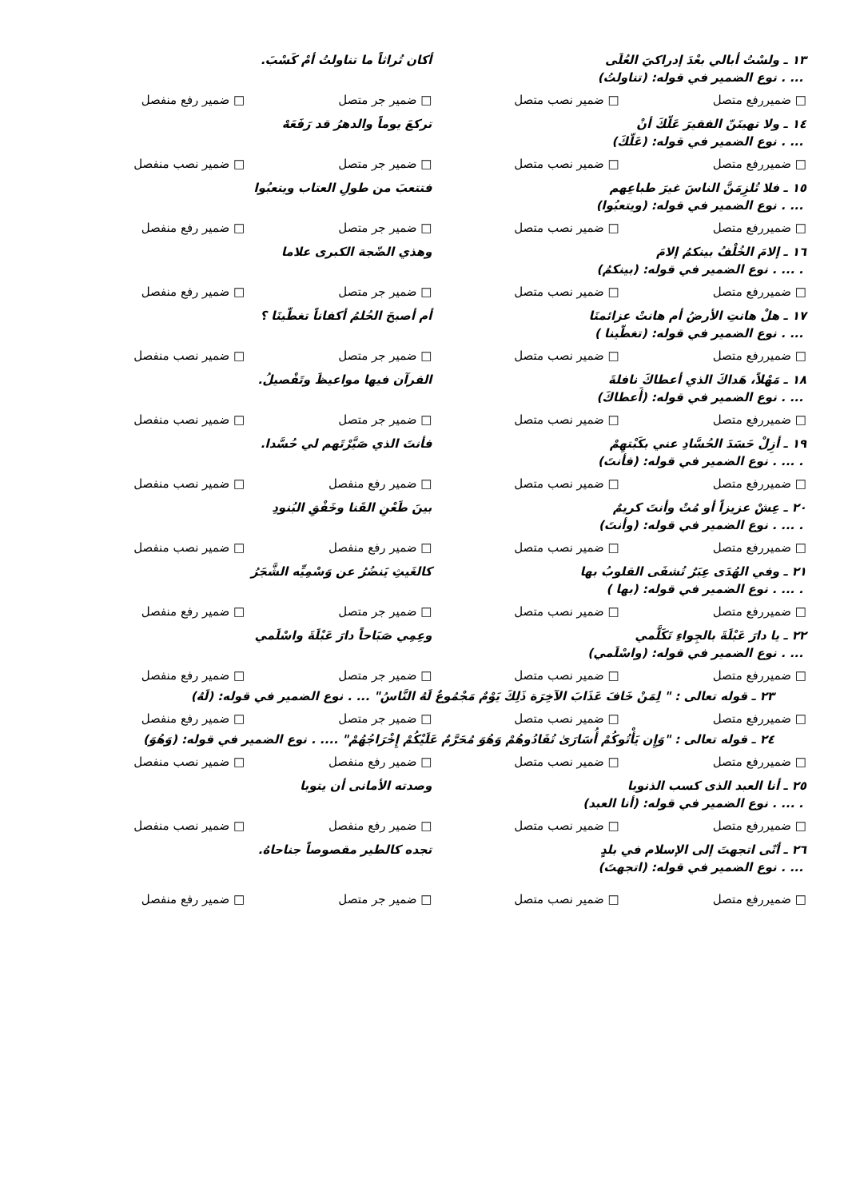١٣ ـ ولسْتُ أبالي بعْدَ إدراكيَ العُلَى أكان تُراثاً ما تناولتُ أمْ كَسْبَ.
... . نوع الضمير في قوله: (تناولتُ)
□ ضميررفع متصل □ ضمير نصب متصل □ ضمير جر متصل □ ضمير رفع منفصل
١٤ ـ ولا تهينَنّ الفقيرَ عَلّكَ أنْ تركعَ يوماً والدهرُ قد رَفَعَهْ
... . نوع الضمير في قوله: (عَلّكَ)
□ ضميررفع متصل □ ضمير نصب متصل □ ضمير جر متصل □ ضمير نصب منفصل
١٥ ـ فلا تُلزِمَنَّ الناسَ غيرَ طباعِهم فتتعبَ من طولِ العتاب ويتعبُوا
... . نوع الضمير في قوله: (ويتعبُوا)
□ ضميررفع متصل □ ضمير نصب متصل □ ضمير جر متصل □ ضمير رفع منفصل
١٦ ـ إلامَ الخُلْفُ بينكمُ إلامَ وهذي الضّجة الكبرى علاما
. ... . نوع الضمير في قوله: (بينكمُ)
□ ضميررفع متصل □ ضمير نصب متصل □ ضمير جر متصل □ ضمير رفع منفصل
١٧ ـ هلْ هانتِ الأرضُ أم هانتْ عزائمنَا أم أصبحَ الحُلمُ أكفاناً تغطّينَا ؟
... . نوع الضمير في قوله: (تغطّينا )
□ ضميررفع متصل □ ضمير نصب متصل □ ضمير جر متصل □ ضمير نصب منفصل
١٨ ـ مَهْلاً، هَداكَ الذي أعطاكَ نافلةَ القرآن فيها مواعيظَ وتَفْصيلُ.
... . نوع الضمير في قوله: (أَعطاكَ)
□ ضميررفع متصل □ ضمير نصب متصل □ ضمير جر متصل □ ضمير نصب منفصل
١٩ ـ أزِلْ حَسَدَ الحُسَّادِ عني بكَبْتهِمْ فأنتَ الذي صَيَّرْتَهم لي حُسَّدا.
. ... . نوع الضمير في قوله: (فأنتَ)
□ ضميررفع متصل □ ضمير نصب متصل □ ضمير رفع منفصل □ ضمير نصب منفصل
٢٠ ـ عِشْ عزيزاً أو مُتْ وأنتَ كريمٌ بينَ طَعْنِ القَنا وخَفْقِ البُنودِ
. ... . نوع الضمير في قوله: (وأنتَ)
□ ضميررفع متصل □ ضمير نصب متصل □ ضمير رفع منفصل □ ضمير نصب منفصل
٢١ ـ وفي الهُدَى عِبَرٌ تُشفَى القلوبُ بها كالغَيثِ يَنضُرُ عن وَسْمِيِّه الشَّجَرُ
. ... . نوع الضمير في قوله: (بها )
□ ضميررفع متصل □ ضمير نصب متصل □ ضمير جر متصل □ ضمير رفع منفصل
٢٢ ـ يا دارَ عَبْلَةَ بالجِواءِ تَكَلَّمي وعِمِي صَبَاحاً دارَ عَبْلَةَ واسْلَمي
... . نوع الضمير في قوله: (واسْلَمي)
□ ضميررفع متصل □ ضمير نصب متصل □ ضمير جر متصل □ ضمير رفع منفصل
٢٣ ـ قوله تعالى : " لِمَنْ خَافَ عَذَابَ الآخِرَة ذَلِكَ يَوْمٌ مَجْمُوعٌ لَهُ النَّاسُ" ... . نوع الضمير في قوله: (لَهُ)
□ ضميررفع متصل □ ضمير نصب متصل □ ضمير جر متصل □ ضمير رفع منفصل
٢٤ ـ قوله تعالى : "وَإِن يَأْتُوكُمْ أُسَارَىٰ تُفَادُوهُمْ وَهُوَ مُحَرَّمٌ عَلَيْكُمْ إِخْرَاجُهُمْ" .... . نوع الضمير في قوله: (وَهُوَ)
□ ضميررفع متصل □ ضمير نصب متصل □ ضمير رفع منفصل □ ضمير نصب منفصل
٢٥ ـ أنا العبد الذى كسب الذنوبا وصدته الأمانى أن يتوبا
. ... . نوع الضمير في قوله: (أنا العبد)
□ ضميررفع متصل □ ضمير نصب متصل □ ضمير رفع منفصل □ ضمير نصب منفصل
٢٦ ـ أنّى اتجهتَ إلى الإسلام في بلدٍ تجده كالطير مقصوصاً جناحاهُ.
... . نوع الضمير في قوله: (اتجهتَ)
□ ضميررفع متصل □ ضمير نصب متصل □ ضمير جر متصل □ ضمير رفع منفصل